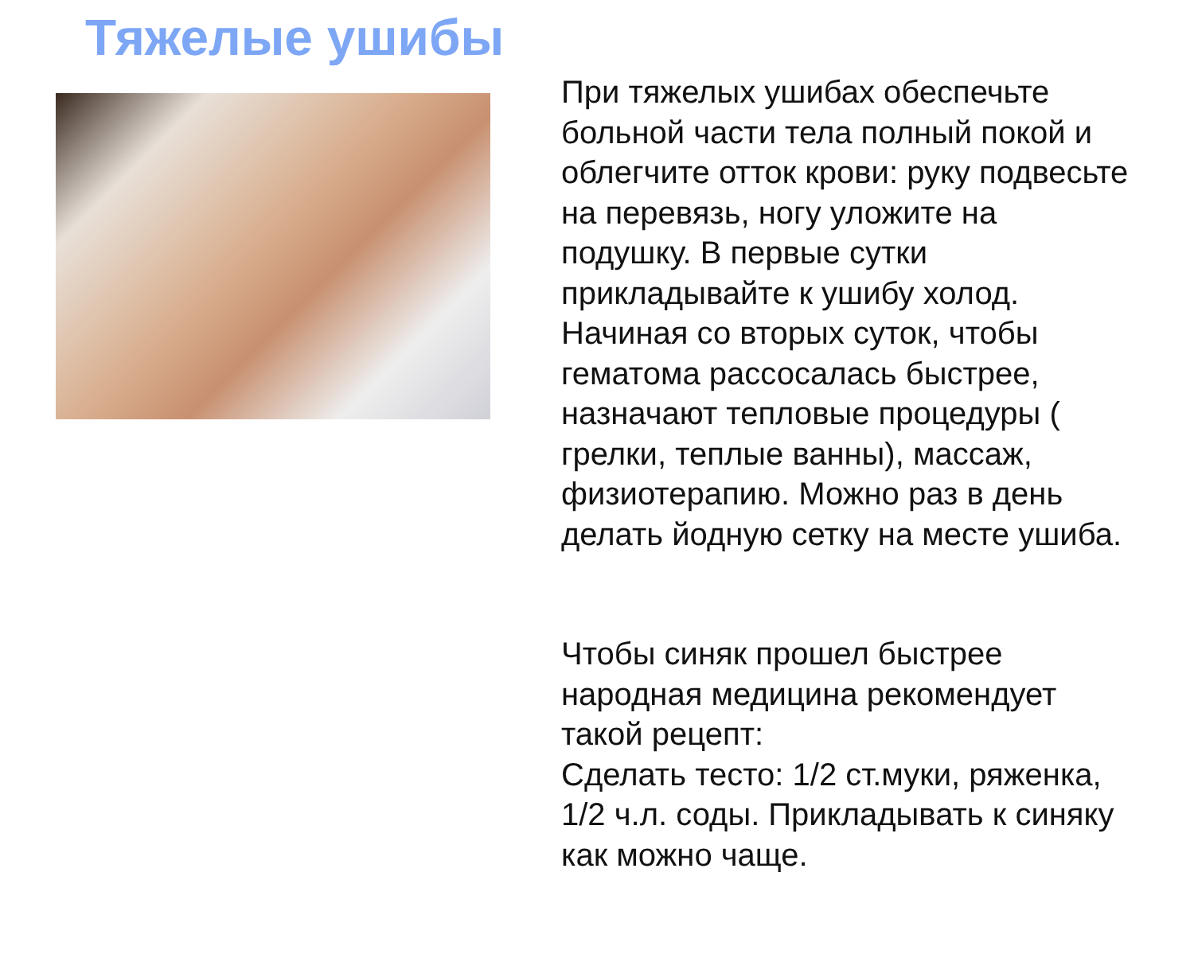Тяжелые ушибы
При тяжелых ушибах обеспечьте больной части тела полный покой и облегчите отток крови: руку подвесьте на перевязь, ногу уложите на подушку. В первые сутки прикладывайте к ушибу холод. Начиная со вторых суток, чтобы гематома рассосалась быстрее, назначают тепловые процедуры ( грелки, теплые ванны), массаж, физиотерапию. Можно раз в день делать йодную сетку на месте ушиба.
Чтобы синяк прошел быстрее народная медицина рекомендует такой рецепт:
Сделать тесто: 1/2 ст.муки, ряженка, 1/2 ч.л. соды. Прикладывать к синяку как можно чаще.